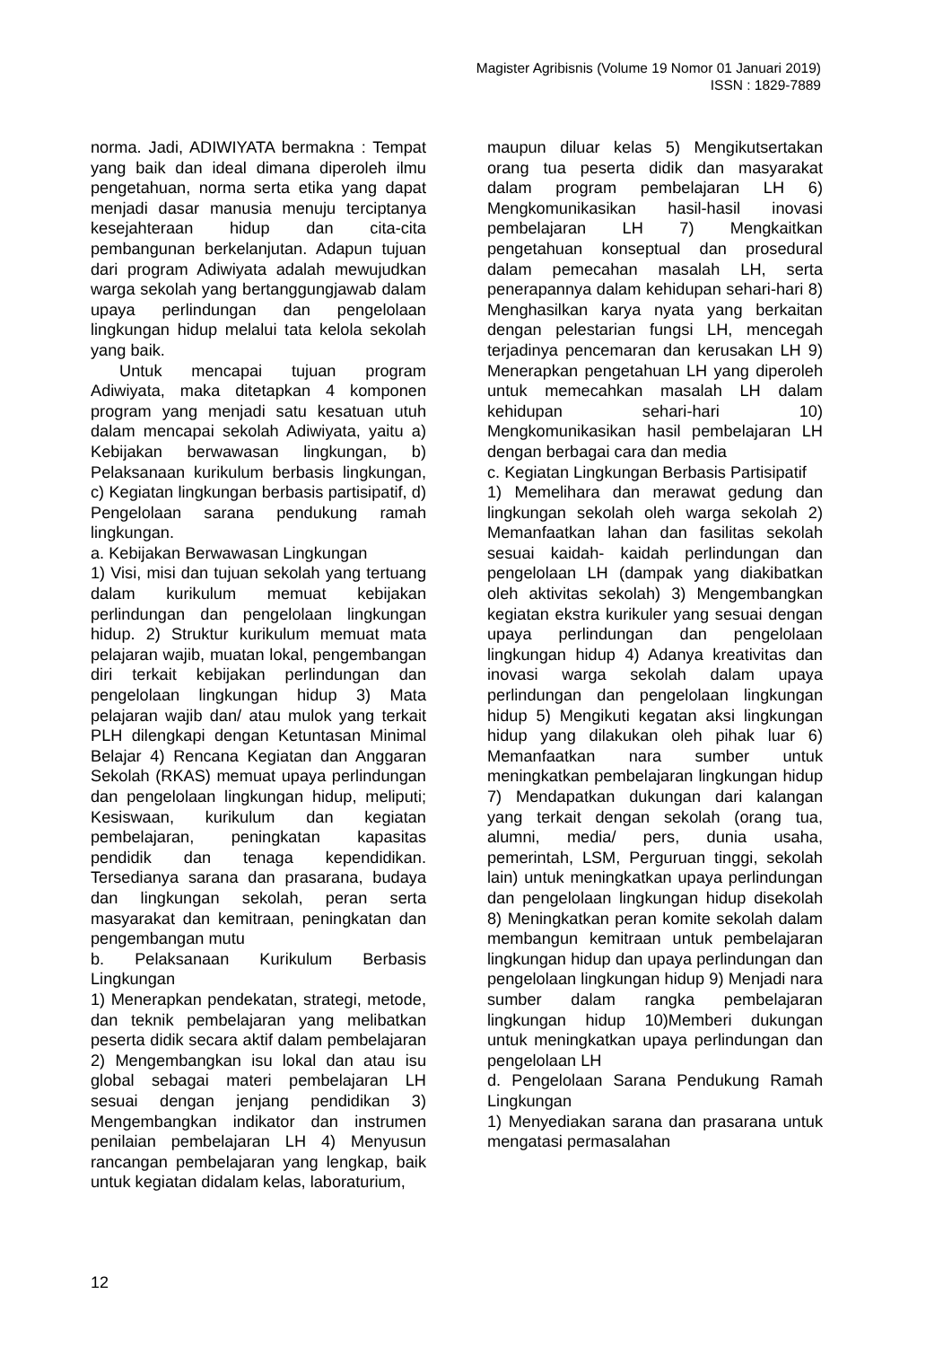Magister Agribisnis (Volume 19 Nomor 01 Januari 2019)
ISSN : 1829-7889
norma. Jadi, ADIWIYATA bermakna : Tempat yang baik dan ideal dimana diperoleh ilmu pengetahuan, norma serta etika yang dapat menjadi dasar manusia menuju terciptanya kesejahteraan hidup dan cita-cita pembangunan berkelanjutan. Adapun tujuan dari program Adiwiyata adalah mewujudkan warga sekolah yang bertanggungjawab dalam upaya perlindungan dan pengelolaan lingkungan hidup melalui tata kelola sekolah yang baik.
Untuk mencapai tujuan program Adiwiyata, maka ditetapkan 4 komponen program yang menjadi satu kesatuan utuh dalam mencapai sekolah Adiwiyata, yaitu a) Kebijakan berwawasan lingkungan, b) Pelaksanaan kurikulum berbasis lingkungan, c) Kegiatan lingkungan berbasis partisipatif, d) Pengelolaan sarana pendukung ramah lingkungan.
a. Kebijakan Berwawasan Lingkungan
1) Visi, misi dan tujuan sekolah yang tertuang dalam kurikulum memuat kebijakan perlindungan dan pengelolaan lingkungan hidup. 2) Struktur kurikulum memuat mata pelajaran wajib, muatan lokal, pengembangan diri terkait kebijakan perlindungan dan pengelolaan lingkungan hidup 3) Mata pelajaran wajib dan/ atau mulok yang terkait PLH dilengkapi dengan Ketuntasan Minimal Belajar 4) Rencana Kegiatan dan Anggaran Sekolah (RKAS) memuat upaya perlindungan dan pengelolaan lingkungan hidup, meliputi; Kesiswaan, kurikulum dan kegiatan pembelajaran, peningkatan kapasitas pendidik dan tenaga kependidikan. Tersedianya sarana dan prasarana, budaya dan lingkungan sekolah, peran serta masyarakat dan kemitraan, peningkatan dan pengembangan mutu
b. Pelaksanaan Kurikulum Berbasis Lingkungan
1) Menerapkan pendekatan, strategi, metode, dan teknik pembelajaran yang melibatkan peserta didik secara aktif dalam pembelajaran 2) Mengembangkan isu lokal dan atau isu global sebagai materi pembelajaran LH sesuai dengan jenjang pendidikan 3) Mengembangkan indikator dan instrumen penilaian pembelajaran LH 4) Menyusun rancangan pembelajaran yang lengkap, baik untuk kegiatan didalam kelas, laboraturium,
maupun diluar kelas 5) Mengikutsertakan orang tua peserta didik dan masyarakat dalam program pembelajaran LH 6) Mengkomunikasikan hasil-hasil inovasi pembelajaran LH 7) Mengkaitkan pengetahuan konseptual dan prosedural dalam pemecahan masalah LH, serta penerapannya dalam kehidupan sehari-hari 8) Menghasilkan karya nyata yang berkaitan dengan pelestarian fungsi LH, mencegah terjadinya pencemaran dan kerusakan LH 9) Menerapkan pengetahuan LH yang diperoleh untuk memecahkan masalah LH dalam kehidupan sehari-hari 10) Mengkomunikasikan hasil pembelajaran LH dengan berbagai cara dan media
c. Kegiatan Lingkungan Berbasis Partisipatif
1) Memelihara dan merawat gedung dan lingkungan sekolah oleh warga sekolah 2) Memanfaatkan lahan dan fasilitas sekolah sesuai kaidah- kaidah perlindungan dan pengelolaan LH (dampak yang diakibatkan oleh aktivitas sekolah) 3) Mengembangkan kegiatan ekstra kurikuler yang sesuai dengan upaya perlindungan dan pengelolaan lingkungan hidup 4) Adanya kreativitas dan inovasi warga sekolah dalam upaya perlindungan dan pengelolaan lingkungan hidup 5) Mengikuti kegatan aksi lingkungan hidup yang dilakukan oleh pihak luar 6) Memanfaatkan nara sumber untuk meningkatkan pembelajaran lingkungan hidup 7) Mendapatkan dukungan dari kalangan yang terkait dengan sekolah (orang tua, alumni, media/ pers, dunia usaha, pemerintah, LSM, Perguruan tinggi, sekolah lain) untuk meningkatkan upaya perlindungan dan pengelolaan lingkungan hidup disekolah 8) Meningkatkan peran komite sekolah dalam membangun kemitraan untuk pembelajaran lingkungan hidup dan upaya perlindungan dan pengelolaan lingkungan hidup 9) Menjadi nara sumber dalam rangka pembelajaran lingkungan hidup 10)Memberi dukungan untuk meningkatkan upaya perlindungan dan pengelolaan LH
d. Pengelolaan Sarana Pendukung Ramah Lingkungan
1) Menyediakan sarana dan prasarana untuk mengatasi permasalahan
12